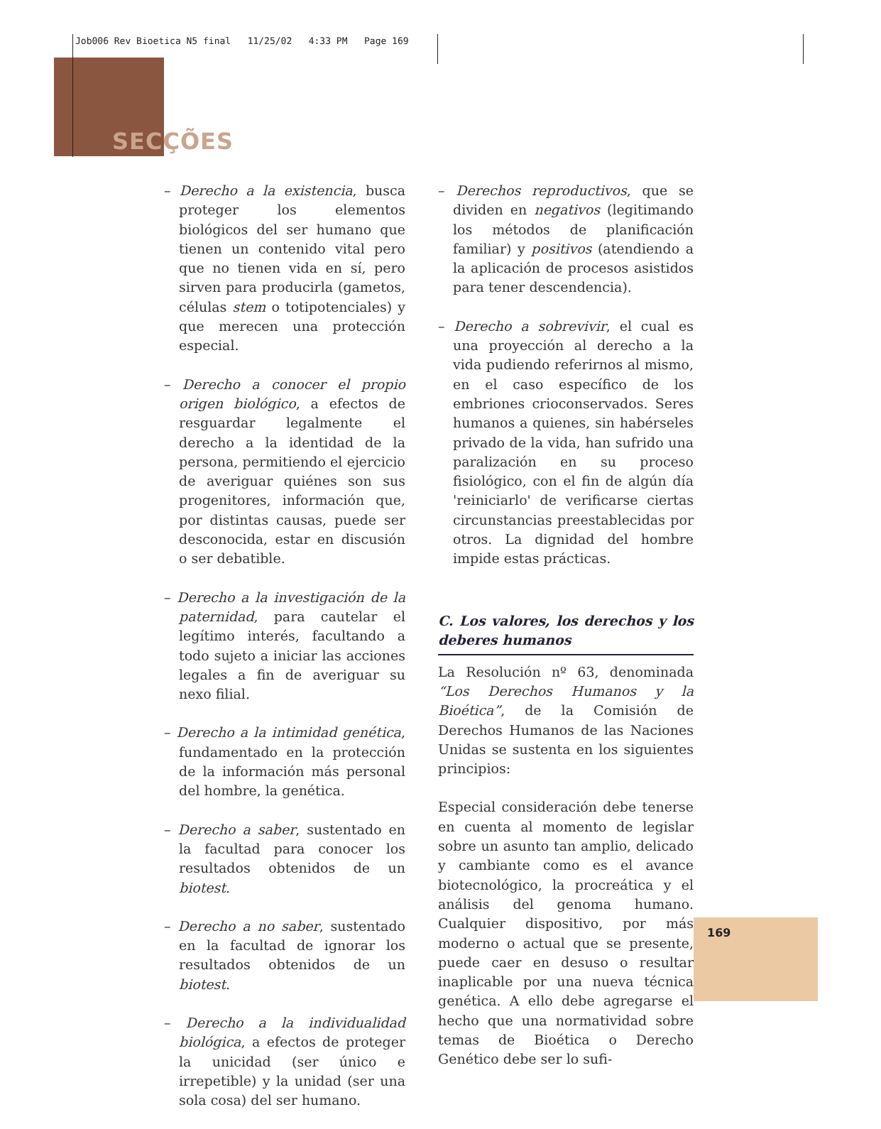Job006 Rev Bioetica N5 final 11/25/02 4:33 PM Page 169
SECÇÕES
– Derecho a la existencia, busca proteger los elementos biológicos del ser humano que tienen un contenido vital pero que no tienen vida en sí, pero sirven para producirla (gametos, células stem o totipotenciales) y que merecen una protección especial.
– Derecho a conocer el propio origen biológico, a efectos de resguardar legalmente el derecho a la identidad de la persona, permitiendo el ejercicio de averiguar quiénes son sus progenitores, información que, por distintas causas, puede ser desconocida, estar en discusión o ser debatible.
– Derecho a la investigación de la paternidad, para cautelar el legítimo interés, facultando a todo sujeto a iniciar las acciones legales a fin de averiguar su nexo filial.
– Derecho a la intimidad genética, fundamentado en la protección de la información más personal del hombre, la genética.
– Derecho a saber, sustentado en la facultad para conocer los resultados obtenidos de un biotest.
– Derecho a no saber, sustentado en la facultad de ignorar los resultados obtenidos de un biotest.
– Derecho a la individualidad biológica, a efectos de proteger la unicidad (ser único e irrepetible) y la unidad (ser una sola cosa) del ser humano.
– Derechos reproductivos, que se dividen en negativos (legitimando los métodos de planificación familiar) y positivos (atendiendo a la aplicación de procesos asistidos para tener descendencia).
– Derecho a sobrevivir, el cual es una proyección al derecho a la vida pudiendo referirnos al mismo, en el caso específico de los embriones crioconservados. Seres humanos a quienes, sin habérseles privado de la vida, han sufrido una paralización en su proceso fisiológico, con el fin de algún día 'reiniciarlo' de verificarse ciertas circunstancias preestablecidas por otros. La dignidad del hombre impide estas prácticas.
C. Los valores, los derechos y los deberes humanos
La Resolución nº 63, denominada “Los Derechos Humanos y la Bioética”, de la Comisión de Derechos Humanos de las Naciones Unidas se sustenta en los siguientes principios:
Especial consideración debe tenerse en cuenta al momento de legislar sobre un asunto tan amplio, delicado y cambiante como es el avance biotecnológico, la procreática y el análisis del genoma humano. Cualquier dispositivo, por más moderno o actual que se presente, puede caer en desuso o resultar inaplicable por una nueva técnica genética. A ello debe agregarse el hecho que una normatividad sobre temas de Bioética o Derecho Genético debe ser lo sufi-
169